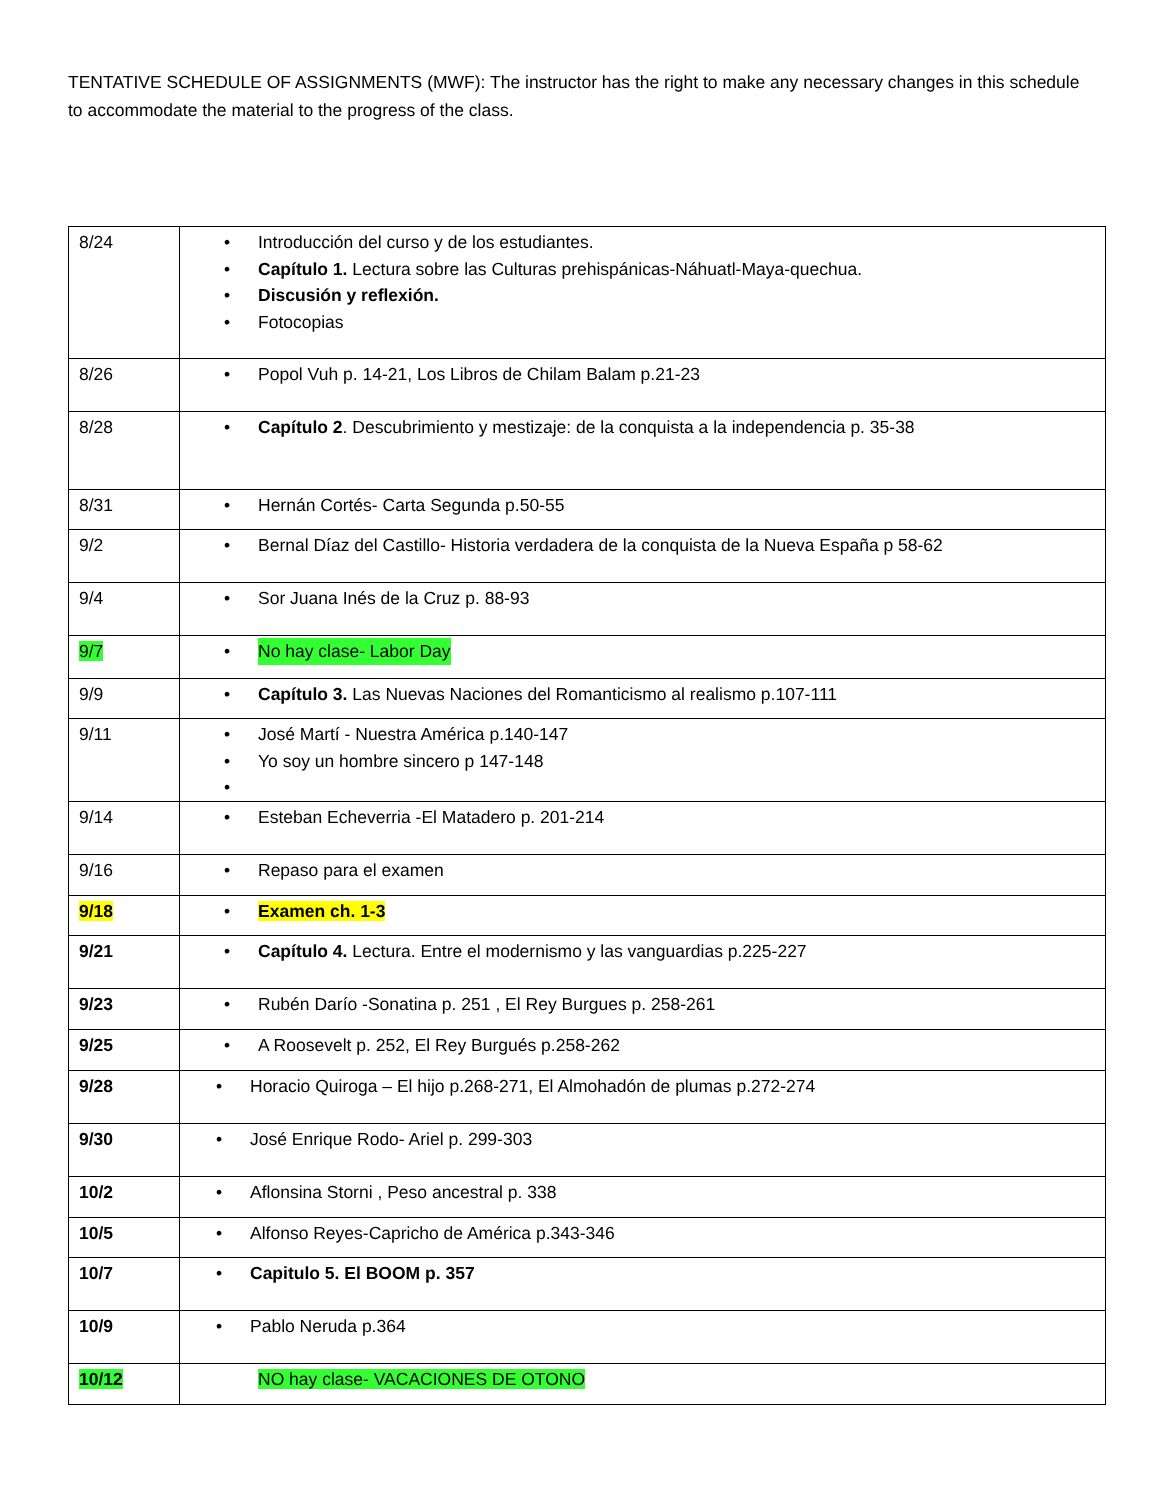TENTATIVE SCHEDULE OF ASSIGNMENTS (MWF): The instructor has the right to make any necessary changes in this schedule to accommodate the material to the progress of the class.
| 8/24 | Introducción del curso y de los estudiantes. Capítulo 1. Lectura sobre las Culturas prehispánicas-Náhuatl-Maya-quechua. Discusión y reflexión. Fotocopias |
| 8/26 | Popol Vuh p. 14-21, Los Libros de Chilam Balam p.21-23 |
| 8/28 | Capítulo 2 . Descubrimiento y mestizaje: de la conquista a la independencia p. 35-38 |
| 8/31 | Hernán Cortés- Carta Segunda p.50-55 |
| 9/2 | Bernal Díaz del Castillo- Historia verdadera de la conquista de la Nueva España p 58-62 |
| 9/4 | Sor Juana Inés de la Cruz p. 88-93 |
| 9/7 | No hay clase- Labor Day |
| 9/9 | Capítulo 3. Las Nuevas Naciones del Romanticismo al realismo p.107-111 |
| 9/11 | José Martí - Nuestra América p.140-147 Yo soy un hombre sincero p 147-148 |
| 9/14 | Esteban Echeverria -El Matadero p. 201-214 |
| 9/16 | Repaso para el examen |
| 9/18 | Examen ch. 1-3 |
| 9/21 | Capítulo 4. Lectura. Entre el modernismo y las vanguardias p.225-227 |
| 9/23 | Rubén Darío -Sonatina p. 251 , El Rey Burgues p. 258-261 |
| 9/25 | A Roosevelt p. 252, El Rey Burgués p.258-262 |
| 9/28 | Horacio Quiroga – El hijo p.268-271, El Almohadón de plumas p.272-274 |
| 9/30 | José Enrique Rodo- Ariel p. 299-303 |
| 10/2 | Aflonsina Storni , Peso ancestral p. 338 |
| 10/5 | Alfonso Reyes-Capricho de América p.343-346 |
| 10/7 | Capitulo 5. El BOOM p. 357 |
| 10/9 | Pablo Neruda p.364 |
| 10/12 | NO hay clase- VACACIONES DE OTONO |